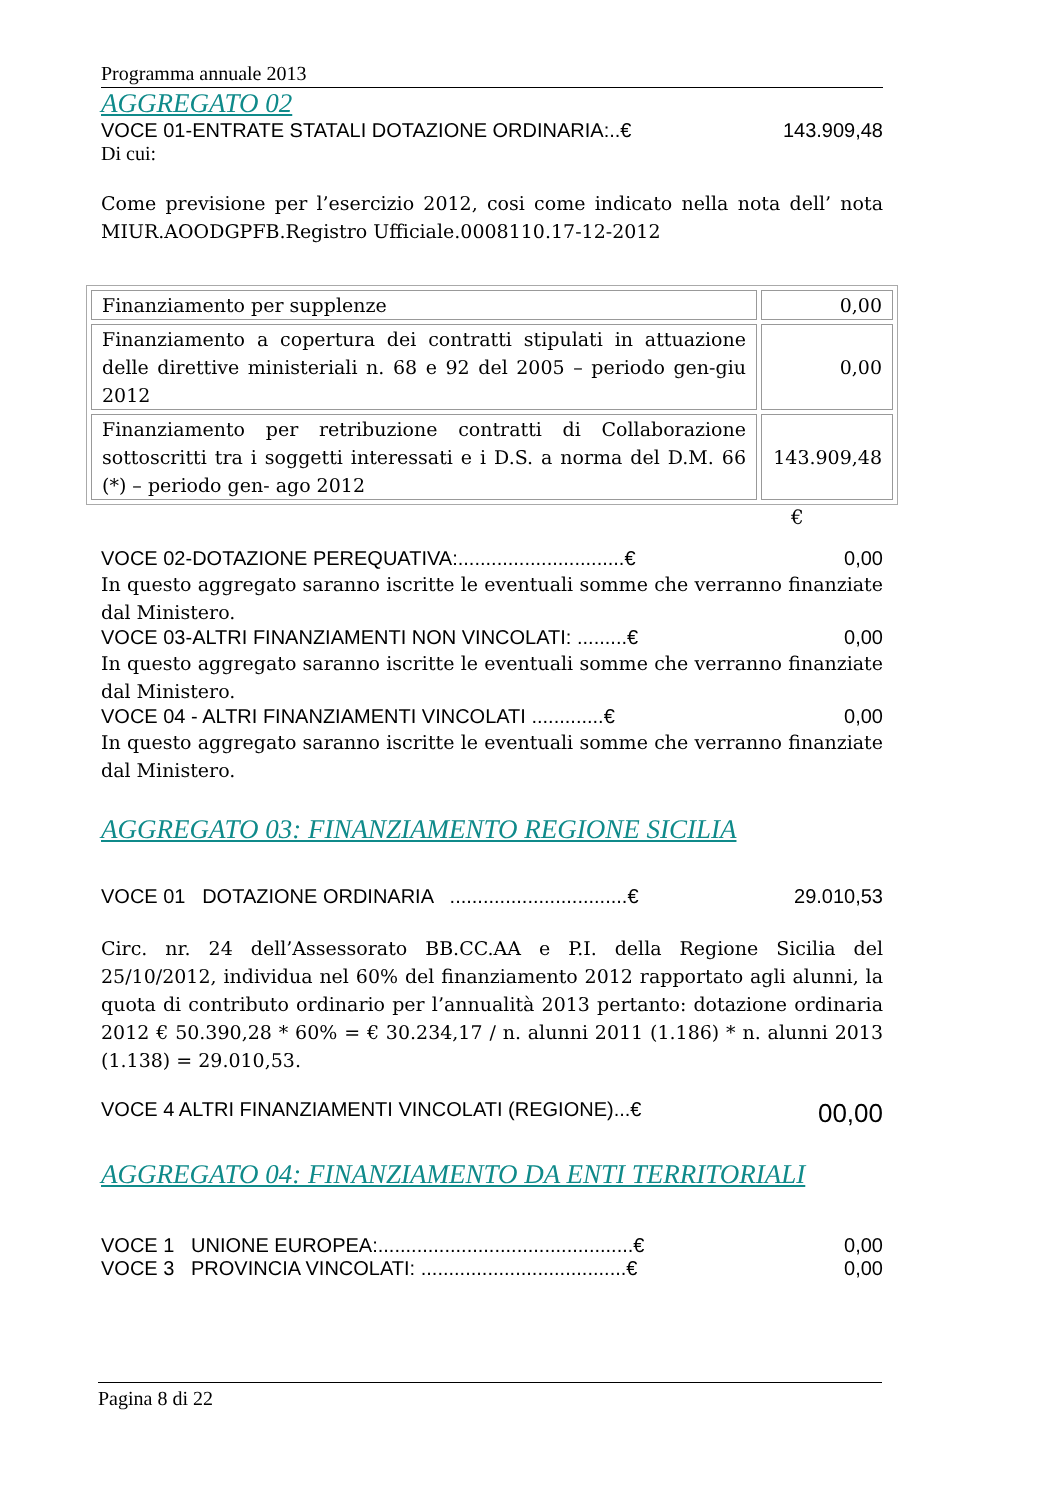Programma annuale 2013
AGGREGATO 02
VOCE 01-ENTRATE STATALI DOTAZIONE ORDINARIA:..€ 143.909,48
Di cui:
Come previsione per l’esercizio 2012, cosi come indicato nella nota dell’ nota MIUR.AOODGPFB.Registro Ufficiale.0008110.17-12-2012
| Finanziamento per supplenze | 0,00 |
| Finanziamento a copertura dei contratti stipulati in attuazione delle direttive ministeriali n. 68 e 92 del 2005 – periodo gen-giu 2012 | 0,00 |
| Finanziamento per retribuzione contratti di Collaborazione sottoscritti tra i soggetti interessati e i D.S. a norma del D.M. 66 (*) – periodo gen- ago 2012 | 143.909,48 |
€
VOCE 02-DOTAZIONE PEREQUATIVA:..............................€ 0,00
In questo aggregato saranno iscritte le eventuali somme che verranno finanziate dal Ministero.
VOCE 03-ALTRI FINANZIAMENTI NON VINCOLATI: .........€ 0,00
In questo aggregato saranno iscritte le eventuali somme che verranno finanziate dal Ministero.
VOCE 04 - ALTRI FINANZIAMENTI VINCOLATI .............€ 0,00
In questo aggregato saranno iscritte le eventuali somme che verranno finanziate dal Ministero.
AGGREGATO 03: FINANZIAMENTO REGIONE SICILIA
VOCE 01 DOTAZIONE ORDINARIA ................................€ 29.010,53
Circ. nr. 24 dell’Assessorato BB.CC.AA e P.I. della Regione Sicilia del 25/10/2012, individua nel 60% del finanziamento 2012 rapportato agli alunni, la quota di contributo ordinario per l’annualità 2013 pertanto: dotazione ordinaria 2012 € 50.390,28 * 60% = € 30.234,17 / n. alunni 2011 (1.186) * n. alunni 2013 (1.138) = 29.010,53.
VOCE 4 ALTRI FINANZIAMENTI VINCOLATI (REGIONE)...€ 00,00
AGGREGATO 04: FINANZIAMENTO DA ENTI TERRITORIALI
VOCE 1 UNIONE EUROPEA:..............................................€ 0,00
VOCE 3 PROVINCIA VINCOLATI: .....................................€ 0,00
Pagina 8 di 22